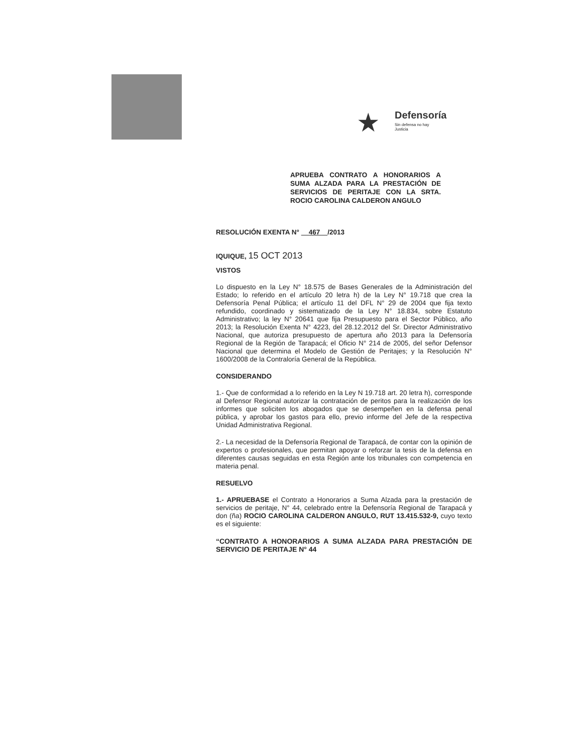★ Defensoría
Sin defensa no hay Justicia
APRUEBA CONTRATO A HONORARIOS A SUMA ALZADA PARA LA PRESTACIÓN DE SERVICIOS DE PERITAJE CON LA SRTA. ROCIO CAROLINA CALDERON ANGULO
RESOLUCIÓN EXENTA N° 467 /2013
IQUIQUE, 15 OCT 2013
VISTOS
Lo dispuesto en la Ley N° 18.575 de Bases Generales de la Administración del Estado; lo referido en el artículo 20 letra h) de la Ley N° 19.718 que crea la Defensoría Penal Pública; el artículo 11 del DFL N° 29 de 2004 que fija texto refundido, coordinado y sistematizado de la Ley N° 18.834, sobre Estatuto Administrativo; la ley N° 20641 que fija Presupuesto para el Sector Público, año 2013; la Resolución Exenta N° 4223, del 28.12.2012 del Sr. Director Administrativo Nacional, que autoriza presupuesto de apertura año 2013 para la Defensoría Regional de la Región de Tarapacá; el Oficio N° 214 de 2005, del señor Defensor Nacional que determina el Modelo de Gestión de Peritajes; y la Resolución N° 1600/2008 de la Contraloría General de la República.
CONSIDERANDO
1.- Que de conformidad a lo referido en la Ley N 19.718 art. 20 letra h), corresponde al Defensor Regional autorizar la contratación de peritos para la realización de los informes que soliciten los abogados que se desempeñen en la defensa penal pública, y aprobar los gastos para ello, previo informe del Jefe de la respectiva Unidad Administrativa Regional.
2.- La necesidad de la Defensoría Regional de Tarapacá, de contar con la opinión de expertos o profesionales, que permitan apoyar o reforzar la tesis de la defensa en diferentes causas seguidas en esta Región ante los tribunales con competencia en materia penal.
RESUELVO
1.- APRUEBASE el Contrato a Honorarios a Suma Alzada para la prestación de servicios de peritaje, N° 44, celebrado entre la Defensoría Regional de Tarapacá y don (ña) ROCIO CAROLINA CALDERON ANGULO, RUT 13.415.532-9, cuyo texto es el siguiente:
“CONTRATO A HONORARIOS A SUMA ALZADA PARA PRESTACIÓN DE SERVICIO DE PERITAJE N° 44